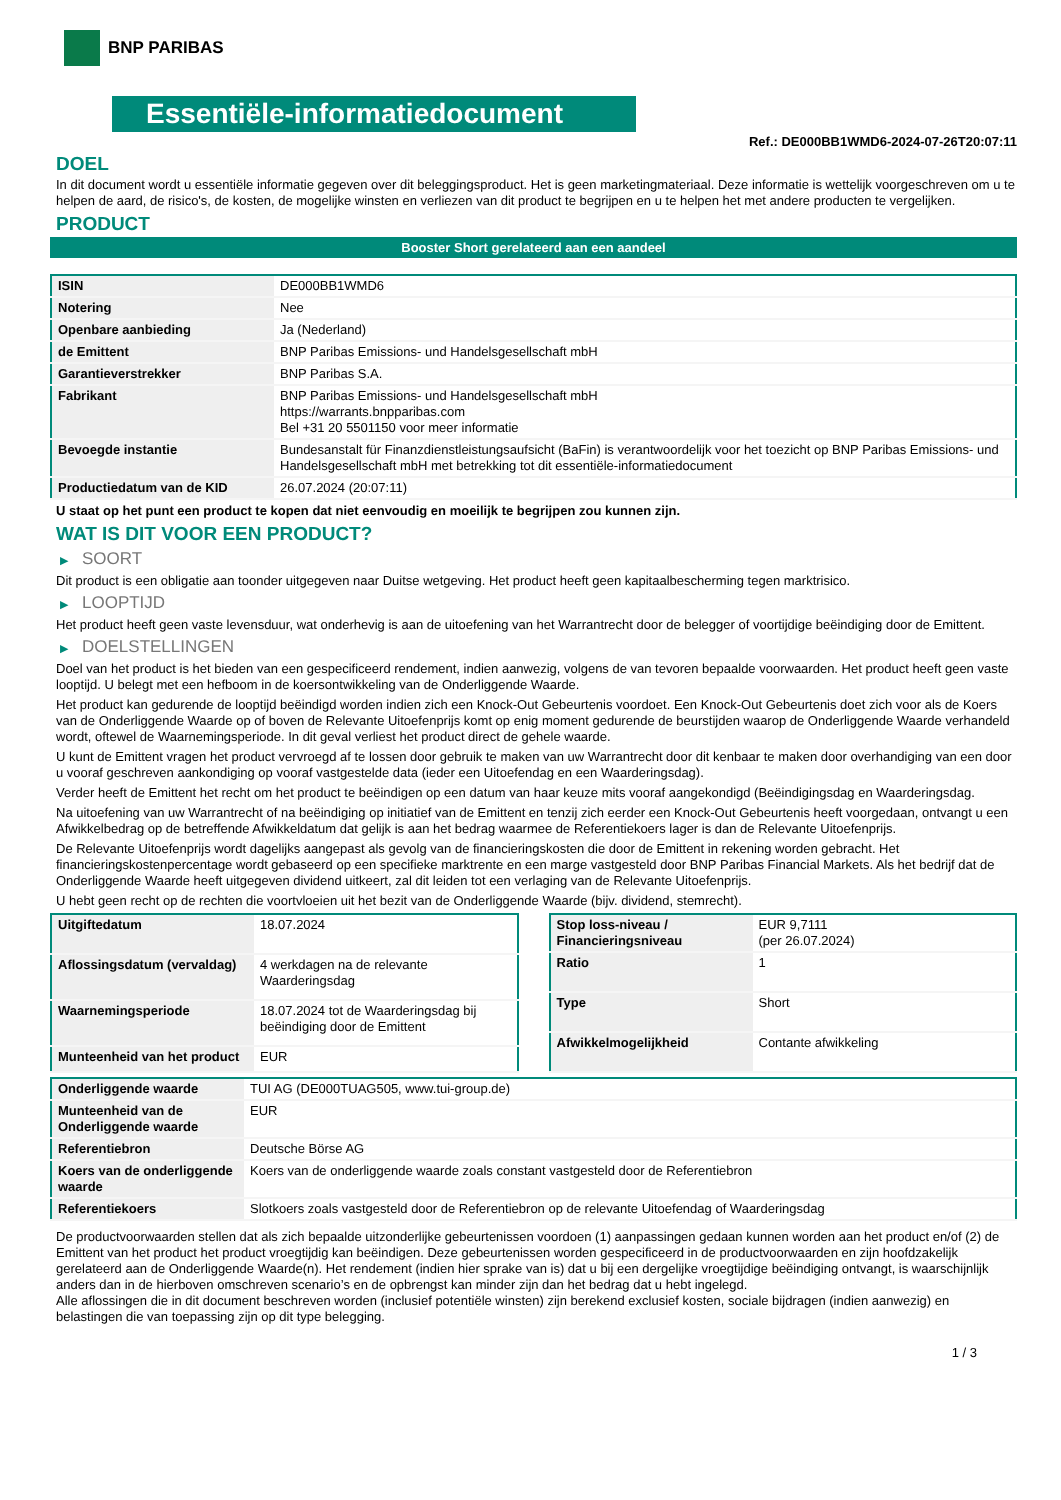BNP PARIBAS
Essentiële-informatiedocument
Ref.: DE000BB1WMD6-2024-07-26T20:07:11
DOEL
In dit document wordt u essentiële informatie gegeven over dit beleggingsproduct. Het is geen marketingmateriaal. Deze informatie is wettelijk voorgeschreven om u te helpen de aard, de risico's, de kosten, de mogelijke winsten en verliezen van dit product te begrijpen en u te helpen het met andere producten te vergelijken.
PRODUCT
Booster Short gerelateerd aan een aandeel
| ISIN | DE000BB1WMD6 |
| Notering | Nee |
| Openbare aanbieding | Ja (Nederland) |
| de Emittent | BNP Paribas Emissions- und Handelsgesellschaft mbH |
| Garantieverstrekker | BNP Paribas S.A. |
| Fabrikant | BNP Paribas Emissions- und Handelsgesellschaft mbH https://warrants.bnpparibas.com Bel +31 20 5501150 voor meer informatie |
| Bevoegde instantie | Bundesanstalt für Finanzdienstleistungsaufsicht (BaFin) is verantwoordelijk voor het toezicht op BNP Paribas Emissions- und Handelsgesellschaft mbH met betrekking tot dit essentiële-informatiedocument |
| Productiedatum van de KID | 26.07.2024 (20:07:11) |
U staat op het punt een product te kopen dat niet eenvoudig en moeilijk te begrijpen zou kunnen zijn.
WAT IS DIT VOOR EEN PRODUCT?
▶ SOORT
Dit product is een obligatie aan toonder uitgegeven naar Duitse wetgeving. Het product heeft geen kapitaalbescherming tegen marktrisico.
▶ LOOPTIJD
Het product heeft geen vaste levensduur, wat onderhevig is aan de uitoefening van het Warrantrecht door de belegger of voortijdige beëindiging door de Emittent.
▶ DOELSTELLINGEN
Doel van het product is het bieden van een gespecificeerd rendement, indien aanwezig, volgens de van tevoren bepaalde voorwaarden. Het product heeft geen vaste looptijd. U belegt met een hefboom in de koersontwikkeling van de Onderliggende Waarde.
Het product kan gedurende de looptijd beëindigd worden indien zich een Knock-Out Gebeurtenis voordoet. Een Knock-Out Gebeurtenis doet zich voor als de Koers van de Onderliggende Waarde op of boven de Relevante Uitoefenprijs komt op enig moment gedurende de beurstijden waarop de Onderliggende Waarde verhandeld wordt, oftewel de Waarnemingsperiode. In dit geval verliest het product direct de gehele waarde.
U kunt de Emittent vragen het product vervroegd af te lossen door gebruik te maken van uw Warrantrecht door dit kenbaar te maken door overhandiging van een door u vooraf geschreven aankondiging op vooraf vastgestelde data (ieder een Uitoefendag en een Waarderingsdag).
Verder heeft de Emittent het recht om het product te beëindigen op een datum van haar keuze mits vooraf aangekondigd (Beëindigingsdag en Waarderingsdag.
Na uitoefening van uw Warrantrecht of na beëindiging op initiatief van de Emittent en tenzij zich eerder een Knock-Out Gebeurtenis heeft voorgedaan, ontvangt u een Afwikkelbedrag op de betreffende Afwikkeldatum dat gelijk is aan het bedrag waarmee de Referentiekoers lager is dan de Relevante Uitoefenprijs.
De Relevante Uitoefenprijs wordt dagelijks aangepast als gevolg van de financieringskosten die door de Emittent in rekening worden gebracht. Het financieringskostenpercentage wordt gebaseerd op een specifieke marktrente en een marge vastgesteld door BNP Paribas Financial Markets. Als het bedrijf dat de Onderliggende Waarde heeft uitgegeven dividend uitkeert, zal dit leiden tot een verlaging van de Relevante Uitoefenprijs.
U hebt geen recht op de rechten die voortvloeien uit het bezit van de Onderliggende Waarde (bijv. dividend, stemrecht).
| Uitgiftedatum | 18.07.2024 |
| Aflossingsdatum (vervaldag) | 4 werkdagen na de relevante Waarderingsdag |
| Waarnemingsperiode | 18.07.2024 tot de Waarderingsdag bij beëindiging door de Emittent |
| Munteenheid van het product | EUR |
| Stop loss-niveau / Financieringsniveau | EUR 9,7111 (per 26.07.2024) |
| Ratio | 1 |
| Type | Short |
| Afwikkelmogelijkheid | Contante afwikkeling |
| Onderliggende waarde | TUI AG (DE000TUAG505, www.tui-group.de) |
| Munteenheid van de Onderliggende waarde | EUR |
| Referentiebron | Deutsche Börse AG |
| Koers van de onderliggende waarde | Koers van de onderliggende waarde zoals constant vastgesteld door de Referentiebron |
| Referentiekoers | Slotkoers zoals vastgesteld door de Referentiebron op de relevante Uitoefendag of Waarderingsdag |
De productvoorwaarden stellen dat als zich bepaalde uitzonderlijke gebeurtenissen voordoen (1) aanpassingen gedaan kunnen worden aan het product en/of (2) de Emittent van het product het product vroegtijdig kan beëindigen. Deze gebeurtenissen worden gespecificeerd in de productvoorwaarden en zijn hoofdzakelijk gerelateerd aan de Onderliggende Waarde(n). Het rendement (indien hier sprake van is) dat u bij een dergelijke vroegtijdige beëindiging ontvangt, is waarschijnlijk anders dan in de hierboven omschreven scenario’s en de opbrengst kan minder zijn dan het bedrag dat u hebt ingelegd.
Alle aflossingen die in dit document beschreven worden (inclusief potentiële winsten) zijn berekend exclusief kosten, sociale bijdragen (indien aanwezig) en belastingen die van toepassing zijn op dit type belegging.
1 / 3